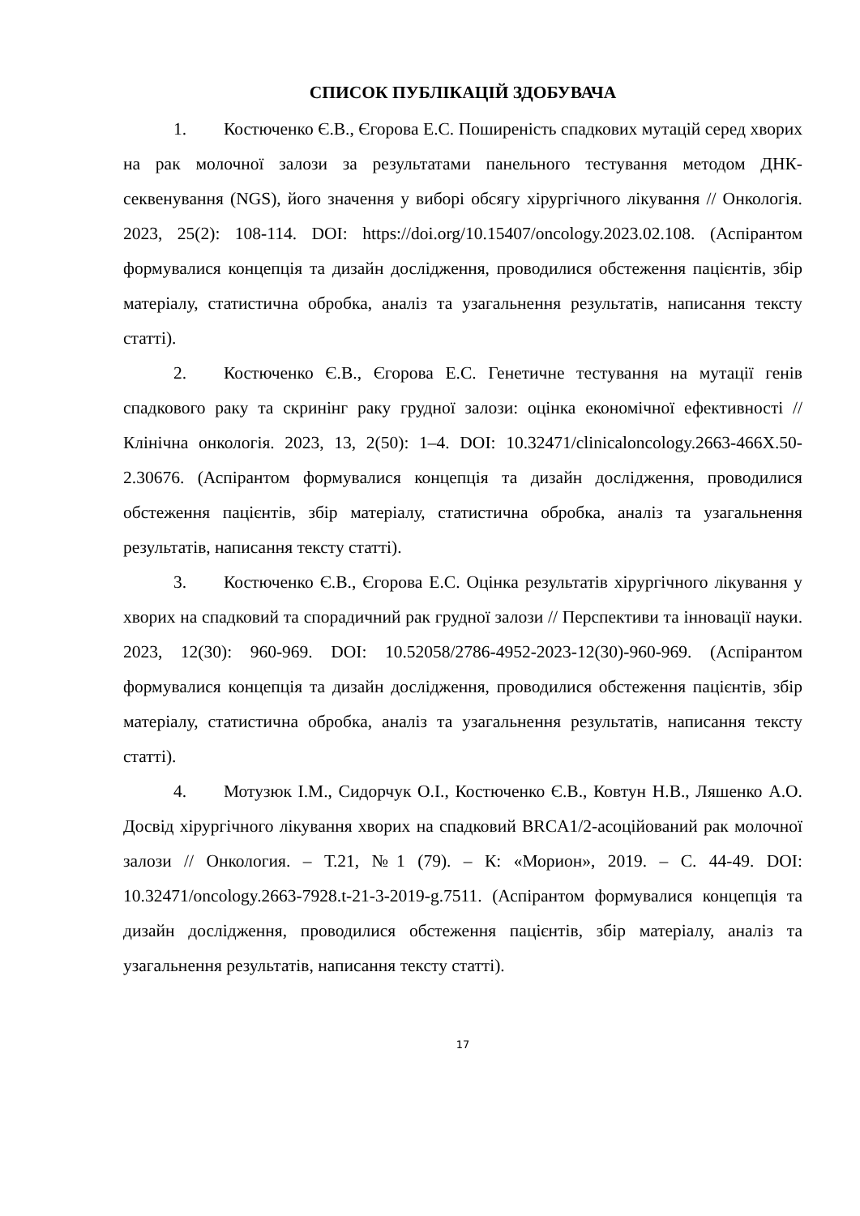СПИСОК ПУБЛІКАЦІЙ ЗДОБУВАЧА
1. Костюченко Є.В., Єгорова Е.С. Поширеність спадкових мутацій серед хворих на рак молочної залози за результатами панельного тестування методом ДНК-секвенування (NGS), його значення у виборі обсягу хірургічного лікування // Онкологія. 2023, 25(2): 108-114. DOI: https://doi.org/10.15407/oncology.2023.02.108. (Аспірантом формувалися концепція та дизайн дослідження, проводилися обстеження пацієнтів, збір матеріалу, статистична обробка, аналіз та узагальнення результатів, написання тексту статті).
2. Костюченко Є.В., Єгорова Е.С. Генетичне тестування на мутації генів спадкового раку та скринінг раку грудної залози: оцінка економічної ефективності // Клінічна онкологія. 2023, 13, 2(50): 1–4. DOI: 10.32471/clinicaloncology.2663-466X.50-2.30676. (Аспірантом формувалися концепція та дизайн дослідження, проводилися обстеження пацієнтів, збір матеріалу, статистична обробка, аналіз та узагальнення результатів, написання тексту статті).
3. Костюченко Є.В., Єгорова Е.С. Оцінка результатів хірургічного лікування у хворих на спадковий та спорадичний рак грудної залози // Перспективи та інновації науки. 2023, 12(30): 960-969. DOI: 10.52058/2786-4952-2023-12(30)-960-969. (Аспірантом формувалися концепція та дизайн дослідження, проводилися обстеження пацієнтів, збір матеріалу, статистична обробка, аналіз та узагальнення результатів, написання тексту статті).
4. Мотузюк І.М., Сидорчук О.І., Костюченко Є.В., Ковтун Н.В., Ляшенко А.О. Досвід хірургічного лікування хворих на спадковий BRCA1/2-асоційований рак молочної залози // Онкология. – Т.21, №1 (79). – К: «Морион», 2019. – С. 44-49. DOI: 10.32471/oncology.2663-7928.t-21-3-2019-g.7511. (Аспірантом формувалися концепція та дизайн дослідження, проводилися обстеження пацієнтів, збір матеріалу, аналіз та узагальнення результатів, написання тексту статті).
17